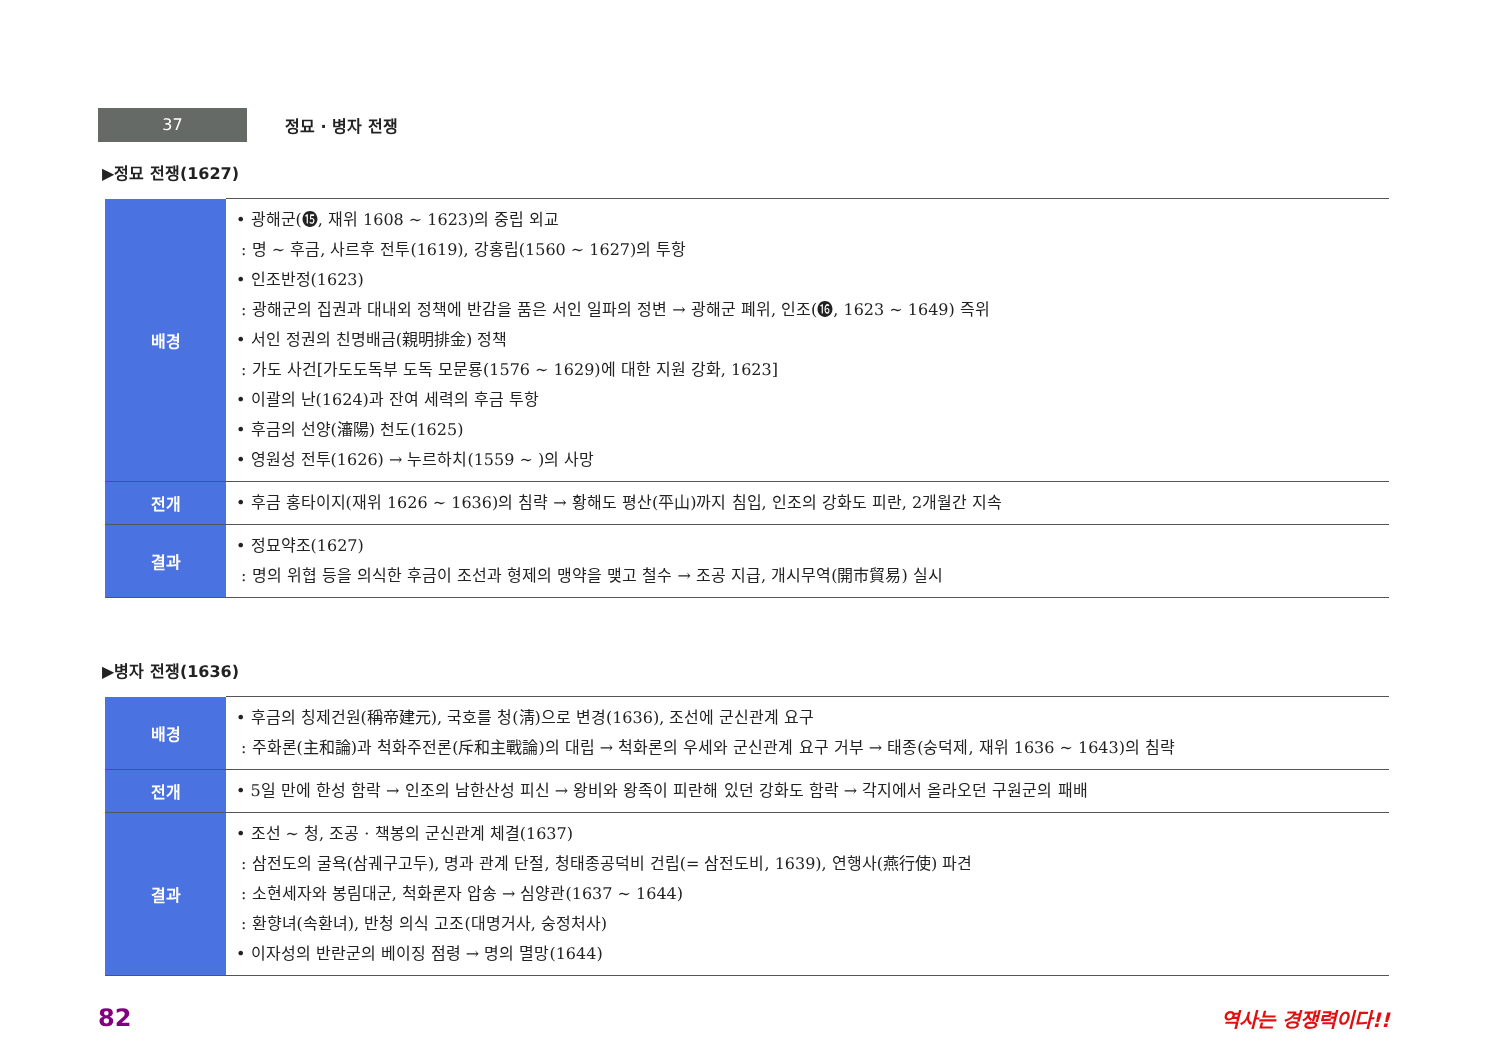37
정묘 · 병자 전쟁
▶정묘 전쟁(1627)
| 배경 | • 광해군(⓯, 재위 1608 ~ 1623)의 중립 외교 : 명 ~ 후금, 사르후 전투(1619), 강홍립(1560 ~ 1627)의 투항 • 인조반정(1623) : 광해군의 집권과 대내외 정책에 반감을 품은 서인 일파의 정변 → 광해군 폐위, 인조(⓰, 1623 ~ 1649) 즉위 • 서인 정권의 친명배금(親明排金) 정책 : 가도 사건[가도도독부 도독 모문룡(1576 ~ 1629)에 대한 지원 강화, 1623] • 이괄의 난(1624)과 잔여 세력의 후금 투항 • 후금의 선양(瀋陽) 천도(1625) • 영원성 전투(1626) → 누르하치(1559 ~ )의 사망 |
| 전개 | • 후금 홍타이지(재위 1626 ~ 1636)의 침략 → 황해도 평산(平山)까지 침입, 인조의 강화도 피란, 2개월간 지속 |
| 결과 | • 정묘약조(1627) : 명의 위협 등을 의식한 후금이 조선과 형제의 맹약을 맺고 철수 → 조공 지급, 개시무역(開市貿易) 실시 |
▶병자 전쟁(1636)
| 배경 | • 후금의 칭제건원(稱帝建元), 국호를 청(淸)으로 변경(1636), 조선에 군신관계 요구 : 주화론(主和論)과 척화주전론(斥和主戰論)의 대립 → 척화론의 우세와 군신관계 요구 거부 → 태종(숭덕제, 재위 1636 ~ 1643)의 침략 |
| 전개 | • 5일 만에 한성 함락 → 인조의 남한산성 피신 → 왕비와 왕족이 피란해 있던 강화도 함락 → 각지에서 올라오던 구원군의 패배 |
| 결과 | • 조선 ~ 청, 조공 · 책봉의 군신관계 체결(1637) : 삼전도의 굴욕(삼궤구고두), 명과 관계 단절, 청태종공덕비 건립(= 삼전도비, 1639), 연행사(燕行使) 파견 : 소현세자와 봉림대군, 척화론자 압송 → 심양관(1637 ~ 1644) : 환향녀(속환녀), 반청 의식 고조(대명거사, 숭정처사) • 이자성의 반란군의 베이징 점령 → 명의 멸망(1644) |
82 역사는 경쟁력이다!!